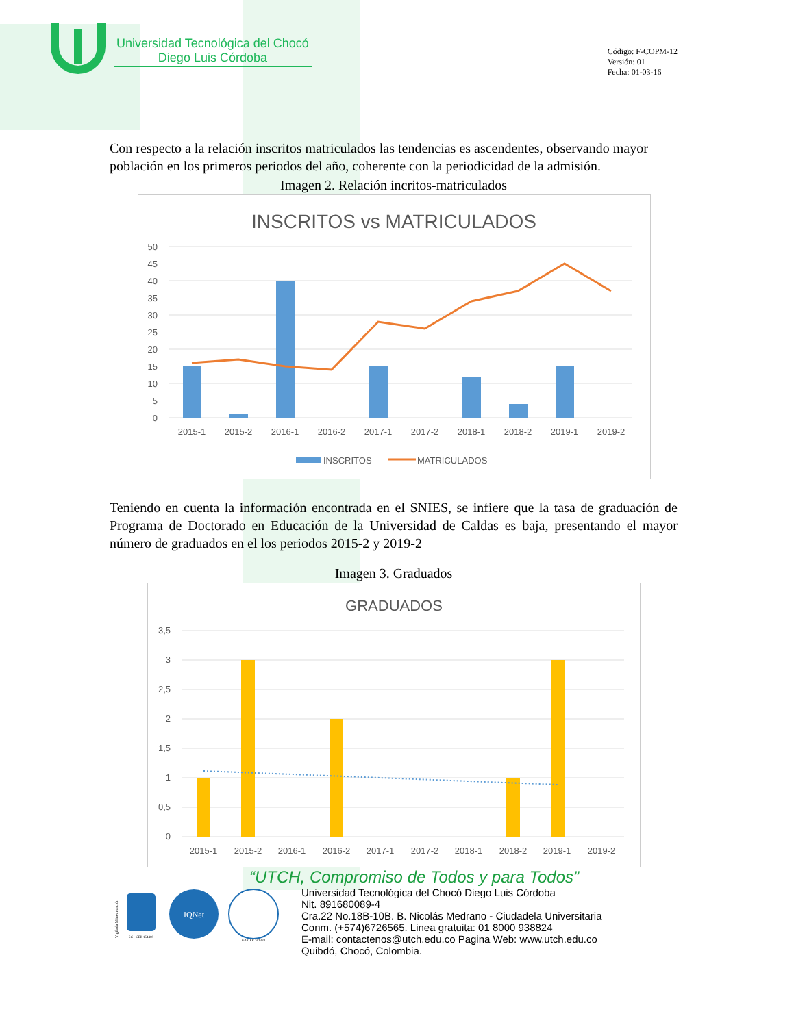Universidad Tecnológica del Chocó
Diego Luis Córdoba
Código: F-COPM-12
Versión: 01
Fecha: 01-03-16
Con respecto a la relación inscritos matriculados las tendencias es ascendentes, observando mayor población en los primeros periodos del año, coherente con la periodicidad de la admisión.
Imagen 2. Relación incritos-matriculados
INSCRITOS vs MATRICULADOS
50
45
40
35
30
25
20
15
10
5
0
2015-1
2015-2
2016-1
2016-2
2017-1
2017-2
2018-1
2018-2
2019-1
2019-2
INSCRITOS
MATRICULADOS
Teniendo en cuenta la información encontrada en el SNIES, se infiere que la tasa de graduación de Programa de Doctorado en Educación de la Universidad de Caldas es baja, presentando el mayor número de graduados en el los periodos 2015-2 y 2019-2
Imagen 3. Graduados
GRADUADOS
3,5
3
2,5
2
1,5
1
0,5
0
2015-1
2015-2
2016-1
2016-2
2017-1
2017-2
2018-1
2018-2
2019-1
2019-2
“UTCH, Compromiso de Todos y para Todos”
Vigilada Mineducación
SC - CER 154489
IQNet
GP-CER 161378
Universidad Tecnológica del Chocó Diego Luis Córdoba
Nit. 891680089-4
Cra.22 No.18B-10B. B. Nicolás Medrano - Ciudadela Universitaria
Conm. (+574)6726565. Linea gratuita: 01 8000 938824
E-mail: contactenos@utch.edu.co Pagina Web: www.utch.edu.co
Quibdó, Chocó, Colombia.